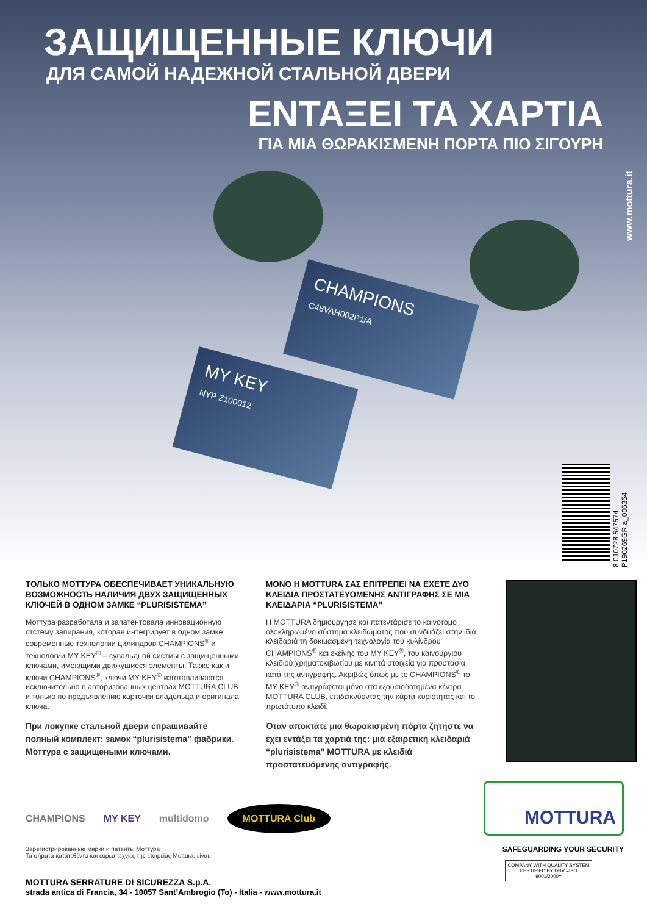ЗАЩИЩЕННЫЕ КЛЮЧИ
ДЛЯ САМОЙ НАДЕЖНОЙ СТАЛЬНОЙ ДВЕРИ
ΕΝΤΑΞΕΙ ΤΑ ΧΑΡΤΙΑ
ΓΙΑ ΜΙΑ ΘΩΡΑΚΙΣΜΕΝΗ ΠΟΡΤΑ ΠΙΟ ΣΙΓΟΥΡΗ
www.mottura.it
CHAMPIONS
C48VAH002P1/A
MY KEY
NYP Z100012
8 010728 547574 P190269GR a_006354
ТОЛЬКО МОТТУРА ОБЕСПЕЧИВАЕТ УНИКАЛЬНУЮ ВОЗМОЖНОСТЬ НАЛИЧИЯ ДВУХ ЗАЩИЩЕННЫХ КЛЮЧЕЙ В ОДНОМ ЗАМКЕ “PLURISISTEMA”
Моттура разработала и запатентовала инновационную стстему запирания, которая интегрирует в одном замке современные технологии цилиндров CHAMPIONS<sup>®</sup> и технологии MY KEY<sup>®</sup> – сувальдной систмы с защищенными ключами, имеющими движущиеся элементы. Также как и ключи CHAMPIONS<sup>®</sup>, ключи MY KEY<sup>®</sup> изготавливаются исключительно в авторизованных центрах MOTTURA CLUB и только по предъявлению карточки владельца и оригинала ключа.
При локупке стальной двери спрашивайте полный комплект: замок “plurisistema” фабрики. Моттура с защищеными ключами.
ΜΟΝΟ Η MOTTURA ΣΑΣ ΕΠΙΤΡΕΠΕΙ ΝΑ ΕΧΕΤΕ ΔΥΟ ΚΛΕΙΔΙΑ ΠΡΟΣΤΑΤΕΥΟΜΕΝΗΣ ΑΝΤΙΓΡΑΦΗΣ ΣΕ ΜΙΑ ΚΛΕΙΔΑΡΙΑ “PLURISISTEMA”
Η MOTTURA δημιούργησε και πατεντάρισε το καινοτόμο ολοκληρωμένο σύστημα κλειδώματος που συνδυάζει στην ίδια κλειδαριά τη δοκιμασμένη τεχνολογία του κυλίνδρου CHAMPIONS<sup>®</sup> και εκείνης του MY KEY<sup>®</sup>, του καινούργιου κλειδιού χρηματοκιβωτίου με κινητά στοιχεία για προστασία κατά της αντιγραφής. Ακριβώς όπως με το CHAMPIONS<sup>®</sup> το MY KEY<sup>®</sup> αντιγράφεται μόνο στα εξουσιοδοτημένα κέντρα MOTTURA CLUB, επιδεικνύοντας την κάρτα κυριότητας και το πρωτότυπο κλειδί.
Όταν αποκτάτε μια θωρακισμένη πόρτα ζητήστε να έχει εντάξει τα χαρτιά της: μια εξαιρετική κλειδαριά “plurisistema” MOTTURA με κλειδιά προστατευόμενης αντιγραφής.
CHAMPIONS MY KEY multidomo MOTTURA Club
Зарегистрированные марки и патенты Моттура
Τα σήματα κατατεθέντα και ευρεσιτεχνίες της εταιρείας Mottura, είναι:
MOTTURA SERRATURE DI SICUREZZA S.p.A.
strada antica di Francia, 34 - 10057 Sant’Ambrogio (To) - Italia - www.mottura.it
MOTTURA
SAFEGUARDING YOUR SECURITY
COMPANY WITH QUALITY SYSTEM CERTIFIED BY DNV =ISO 9001/2000=